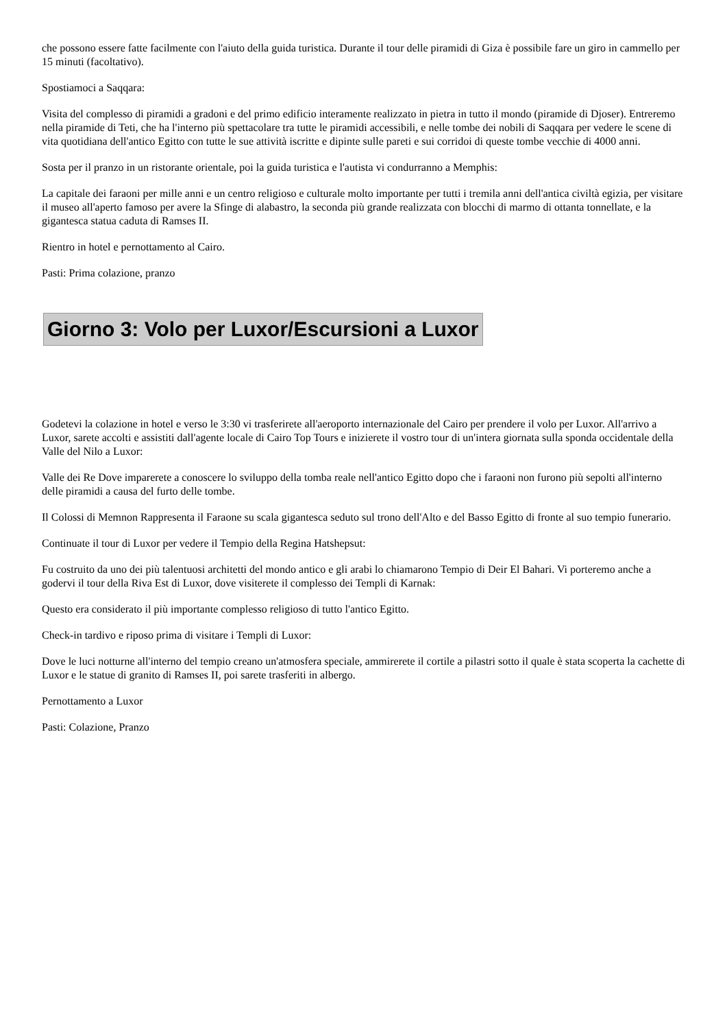che possono essere fatte facilmente con l'aiuto della guida turistica. Durante il tour delle piramidi di Giza è possibile fare un giro in cammello per 15 minuti (facoltativo).
Spostiamoci a Saqqara:
Visita del complesso di piramidi a gradoni e del primo edificio interamente realizzato in pietra in tutto il mondo (piramide di Djoser). Entreremo nella piramide di Teti, che ha l'interno più spettacolare tra tutte le piramidi accessibili, e nelle tombe dei nobili di Saqqara per vedere le scene di vita quotidiana dell'antico Egitto con tutte le sue attività iscritte e dipinte sulle pareti e sui corridoi di queste tombe vecchie di 4000 anni.
Sosta per il pranzo in un ristorante orientale, poi la guida turistica e l'autista vi condurranno a Memphis:
La capitale dei faraoni per mille anni e un centro religioso e culturale molto importante per tutti i tremila anni dell'antica civiltà egizia, per visitare il museo all'aperto famoso per avere la Sfinge di alabastro, la seconda più grande realizzata con blocchi di marmo di ottanta tonnellate, e la gigantesca statua caduta di Ramses II.
Rientro in hotel e pernottamento al Cairo.
Pasti: Prima colazione, pranzo
Giorno 3: Volo per Luxor/Escursioni a Luxor
Godetevi la colazione in hotel e verso le 3:30 vi trasferirete all'aeroporto internazionale del Cairo per prendere il volo per Luxor. All'arrivo a Luxor, sarete accolti e assistiti dall'agente locale di Cairo Top Tours e inizierete il vostro tour di un'intera giornata sulla sponda occidentale della Valle del Nilo a Luxor:
Valle dei Re Dove imparerete a conoscere lo sviluppo della tomba reale nell'antico Egitto dopo che i faraoni non furono più sepolti all'interno delle piramidi a causa del furto delle tombe.
Il Colossi di Memnon Rappresenta il Faraone su scala gigantesca seduto sul trono dell'Alto e del Basso Egitto di fronte al suo tempio funerario.
Continuate il tour di Luxor per vedere il Tempio della Regina Hatshepsut:
Fu costruito da uno dei più talentuosi architetti del mondo antico e gli arabi lo chiamarono Tempio di Deir El Bahari. Vi porteremo anche a godervi il tour della Riva Est di Luxor, dove visiterete il complesso dei Templi di Karnak:
Questo era considerato il più importante complesso religioso di tutto l'antico Egitto.
Check-in tardivo e riposo prima di visitare i Templi di Luxor:
Dove le luci notturne all'interno del tempio creano un'atmosfera speciale, ammirerete il cortile a pilastri sotto il quale è stata scoperta la cachette di Luxor e le statue di granito di Ramses II, poi sarete trasferiti in albergo.
Pernottamento a Luxor
Pasti: Colazione, Pranzo